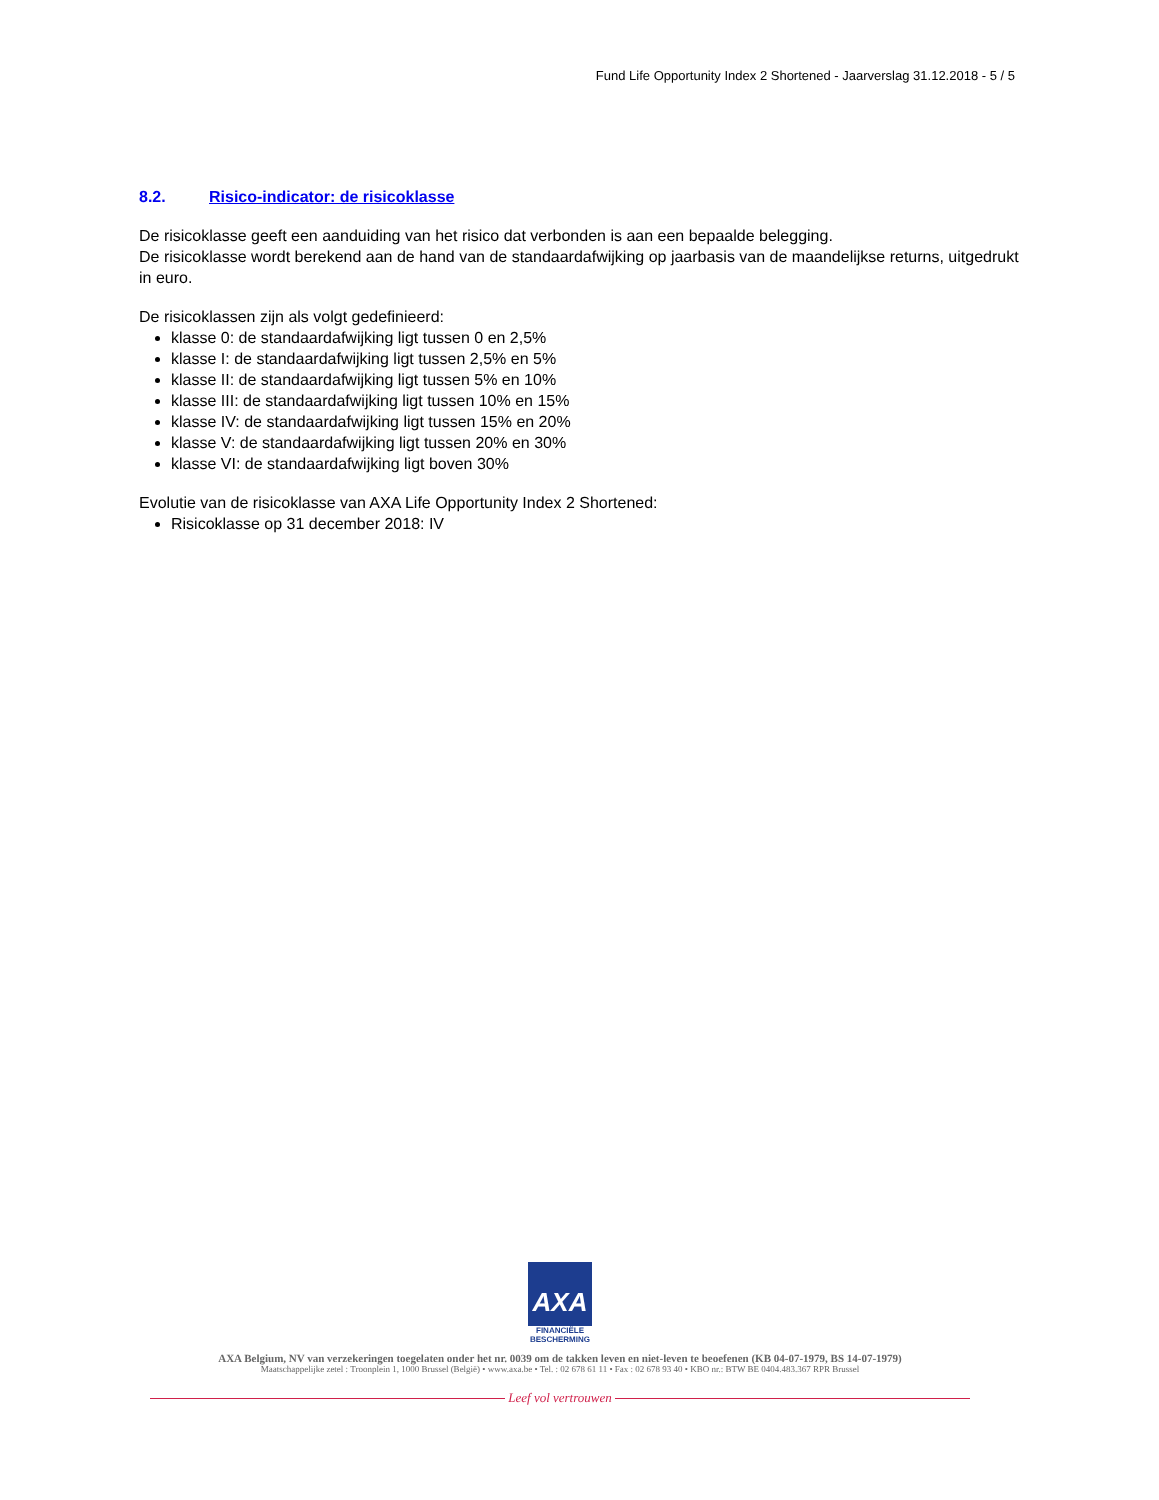Fund Life Opportunity Index 2 Shortened - Jaarverslag 31.12.2018 - 5 / 5
8.2. Risico-indicator: de risicoklasse
De risicoklasse geeft een aanduiding van het risico dat verbonden is aan een bepaalde belegging.
De risicoklasse wordt berekend aan de hand van de standaardafwijking op jaarbasis van de maandelijkse returns, uitgedrukt in euro.
De risicoklassen zijn als volgt gedefinieerd:
klasse 0: de standaardafwijking ligt tussen 0 en 2,5%
klasse I: de standaardafwijking ligt tussen 2,5% en 5%
klasse II: de standaardafwijking ligt tussen 5% en 10%
klasse III: de standaardafwijking ligt tussen 10% en 15%
klasse IV: de standaardafwijking ligt tussen 15% en 20%
klasse V: de standaardafwijking ligt tussen 20% en 30%
klasse VI: de standaardafwijking ligt boven 30%
Evolutie van de risicoklasse van AXA Life Opportunity Index 2 Shortened:
Risicoklasse op 31 december 2018: IV
AXA
FINANCIËLE
BESCHERMING
AXA Belgium, NV van verzekeringen toegelaten onder het nr. 0039 om de takken leven en niet-leven te beoefenen (KB 04-07-1979, BS 14-07-1979)
Maatschappelijke zetel : Troonplein 1, 1000 Brussel (België) • www.axa.be • Tel. : 02 678 61 11 • Fax : 02 678 93 40 • KBO nr.: BTW BE 0404.483.367 RPR Brussel
Leef vol vertrouwen